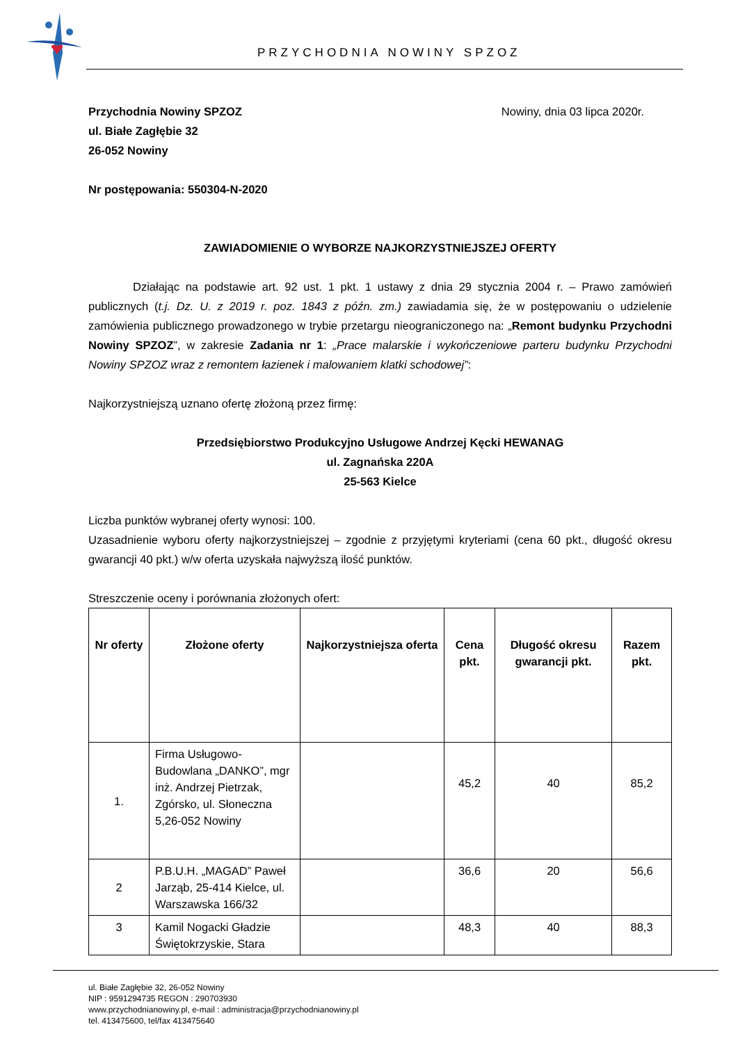PRZYCHODNIA NOWINY SPZOZ
Przychodnia Nowiny SPZOZ Nowiny, dnia 03 lipca 2020r.
ul. Białe Zagłębie 32
26-052 Nowiny
Nr postępowania: 550304-N-2020
ZAWIADOMIENIE O WYBORZE NAJKORZYSTNIEJSZEJ OFERTY
Działając na podstawie art. 92 ust. 1 pkt. 1 ustawy z dnia 29 stycznia 2004 r. – Prawo zamówień publicznych (t.j. Dz. U. z 2019 r. poz. 1843 z późn. zm.) zawiadamia się, że w postępowaniu o udzielenie zamówienia publicznego prowadzonego w trybie przetargu nieograniczonego na: „Remont budynku Przychodni Nowiny SPZOZ”, w zakresie Zadania nr 1: „Prace malarskie i wykończeniowe parteru budynku Przychodni Nowiny SPZOZ wraz z remontem łazienek i malowaniem klatki schodowej”:
Najkorzystniejszą uznano ofertę złożoną przez firmę:
Przedsiębiorstwo Produkcyjno Usługowe Andrzej Kęcki HEWANAG
ul. Zagnańska 220A
25-563 Kielce
Liczba punktów wybranej oferty wynosi: 100.
Uzasadnienie wyboru oferty najkorzystniejszej – zgodnie z przyjętymi kryteriami (cena 60 pkt., długość okresu gwarancji 40 pkt.) w/w oferta uzyskała najwyższą ilość punktów.
Streszczenie oceny i porównania złożonych ofert:
| Nr oferty | Złożone oferty | Najkorzystniejsza oferta | Cena pkt. | Długość okresu gwarancji pkt. | Razem pkt. |
| --- | --- | --- | --- | --- | --- |
| 1. | Firma Usługowo-Budowlana „DANKO”, mgr inż. Andrzej Pietrzak, Zgórsko, ul. Słoneczna 5,26-052 Nowiny | | 45,2 | 40 | 85,2 |
| 2 | P.B.U.H. „MAGAD” Paweł Jarząb, 25-414 Kielce, ul. Warszawska 166/32 | | 36,6 | 20 | 56,6 |
| 3 | Kamil Nogacki Gładzie Świętokrzyskie, Stara | | 48,3 | 40 | 88,3 |
ul. Białe Zagłębie 32, 26-052 Nowiny
NIP : 9591294735 REGON : 290703930
www.przychodnianowiny.pl, e-mail : administracja@przychodnianowiny.pl
tel. 413475600, tel/fax 413475640